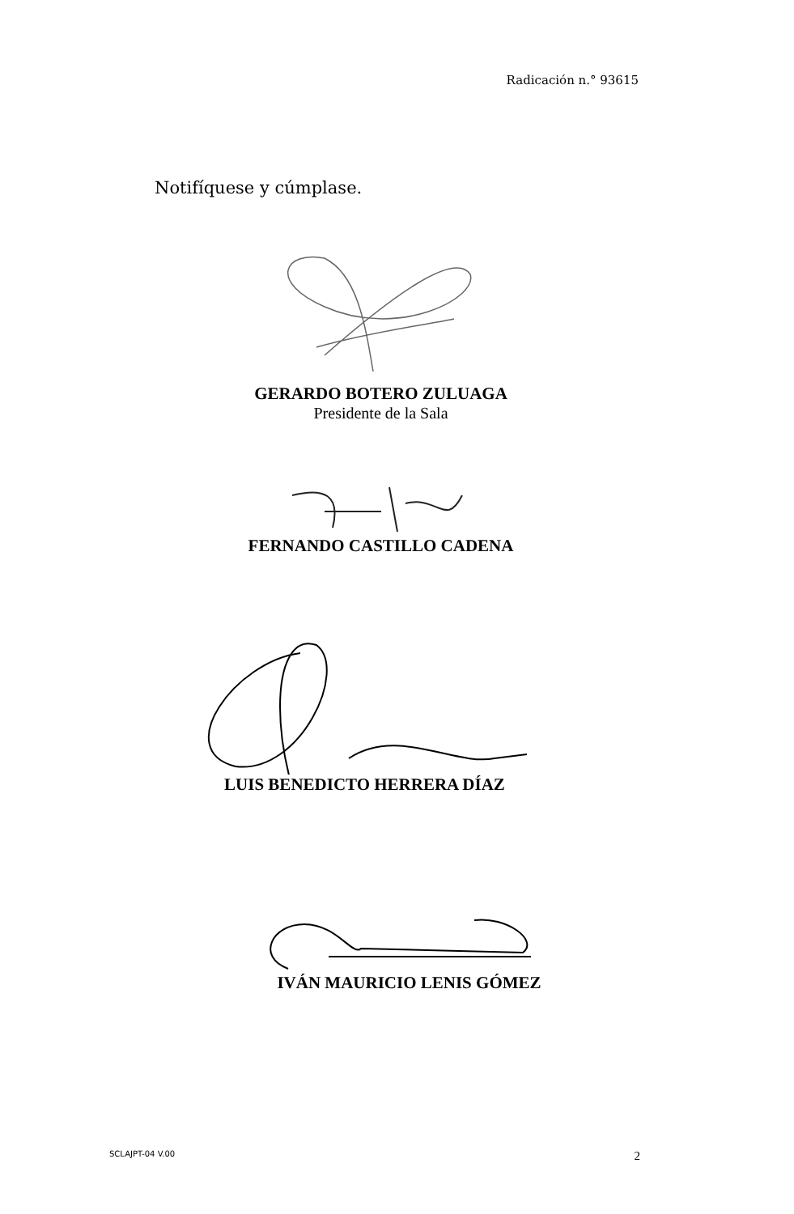Radicación n.° 93615
Notifíquese y cúmplase.
GERARDO BOTERO ZULUAGA
Presidente de la Sala
FERNANDO CASTILLO CADENA
LUIS BENEDICTO HERRERA DÍAZ
IVÁN MAURICIO LENIS GÓMEZ
SCLAJPT-04 V.00 2